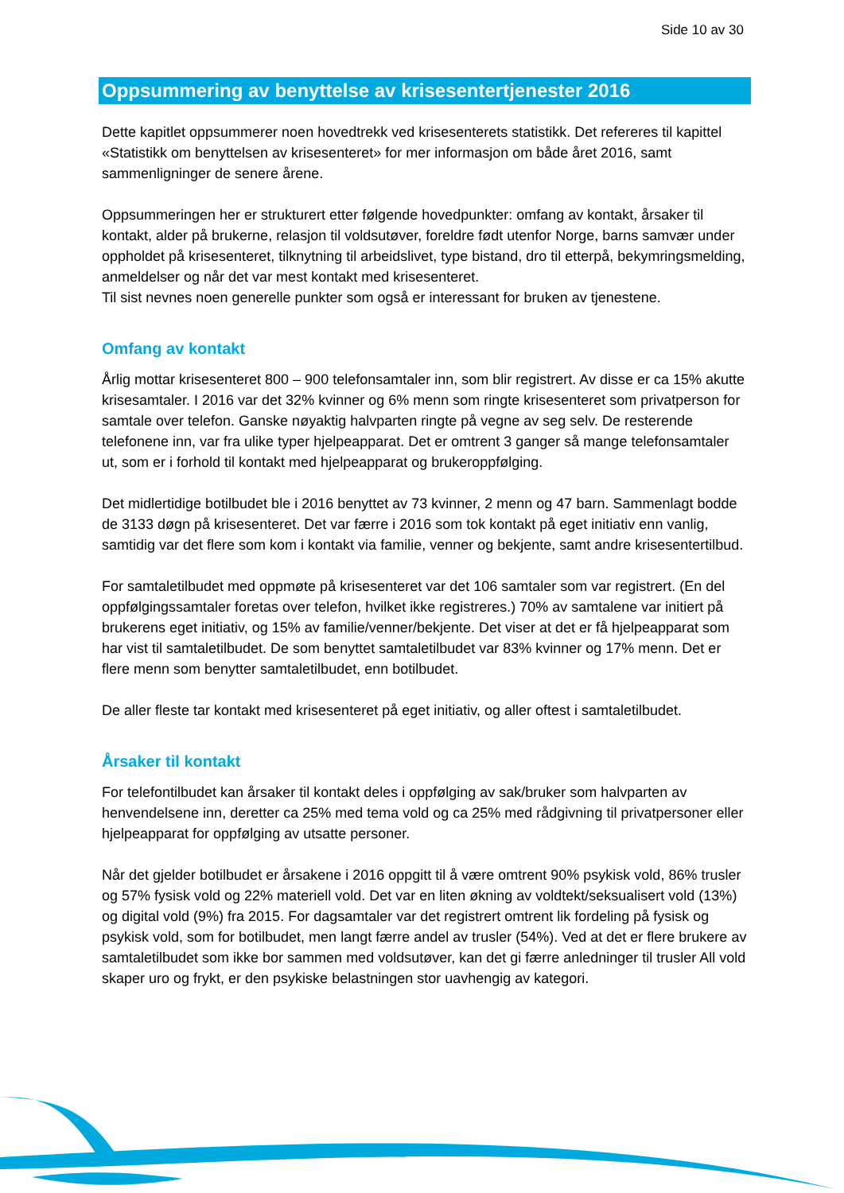Side 10 av 30
Oppsummering av benyttelse av krisesentertjenester 2016
Dette kapitlet oppsummerer noen hovedtrekk ved krisesenterets statistikk. Det refereres til kapittel «Statistikk om benyttelsen av krisesenteret» for mer informasjon om både året 2016, samt sammenligninger de senere årene.
Oppsummeringen her er strukturert etter følgende hovedpunkter: omfang av kontakt, årsaker til kontakt, alder på brukerne, relasjon til voldsutøver, foreldre født utenfor Norge, barns samvær under oppholdet på krisesenteret, tilknytning til arbeidslivet, type bistand, dro til etterpå, bekymringsmelding, anmeldelser og når det var mest kontakt med krisesenteret.
Til sist nevnes noen generelle punkter som også er interessant for bruken av tjenestene.
Omfang av kontakt
Årlig mottar krisesenteret 800 – 900 telefonsamtaler inn, som blir registrert. Av disse er ca 15% akutte krisesamtaler. I 2016 var det 32% kvinner og 6% menn som ringte krisesenteret som privatperson for samtale over telefon. Ganske nøyaktig halvparten ringte på vegne av seg selv. De resterende telefonene inn, var fra ulike typer hjelpeapparat. Det er omtrent 3 ganger så mange telefonsamtaler ut, som er i forhold til kontakt med hjelpeapparat og brukeroppfølging.
Det midlertidige botilbudet ble i 2016 benyttet av 73 kvinner, 2 menn og 47 barn. Sammenlagt bodde de 3133 døgn på krisesenteret. Det var færre i 2016 som tok kontakt på eget initiativ enn vanlig, samtidig var det flere som kom i kontakt via familie, venner og bekjente, samt andre krisesentertilbud.
For samtaletilbudet med oppmøte på krisesenteret var det 106 samtaler som var registrert. (En del oppfølgingssamtaler foretas over telefon, hvilket ikke registreres.) 70% av samtalene var initiert på brukerens eget initiativ, og 15% av familie/venner/bekjente. Det viser at det er få hjelpeapparat som har vist til samtaletilbudet. De som benyttet samtaletilbudet var 83% kvinner og 17% menn. Det er flere menn som benytter samtaletilbudet, enn botilbudet.
De aller fleste tar kontakt med krisesenteret på eget initiativ, og aller oftest i samtaletilbudet.
Årsaker til kontakt
For telefontilbudet kan årsaker til kontakt deles i oppfølging av sak/bruker som halvparten av henvendelsene inn, deretter ca 25% med tema vold og ca 25% med rådgivning til privatpersoner eller hjelpeapparat for oppfølging av utsatte personer.
Når det gjelder botilbudet er årsakene i 2016 oppgitt til å være omtrent 90% psykisk vold, 86% trusler og 57% fysisk vold og 22% materiell vold. Det var en liten økning av voldtekt/seksualisert vold (13%) og digital vold (9%) fra 2015. For dagsamtaler var det registrert omtrent lik fordeling på fysisk og psykisk vold, som for botilbudet, men langt færre andel av trusler (54%). Ved at det er flere brukere av samtaletilbudet som ikke bor sammen med voldsutøver, kan det gi færre anledninger til trusler All vold skaper uro og frykt, er den psykiske belastningen stor uavhengig av kategori.